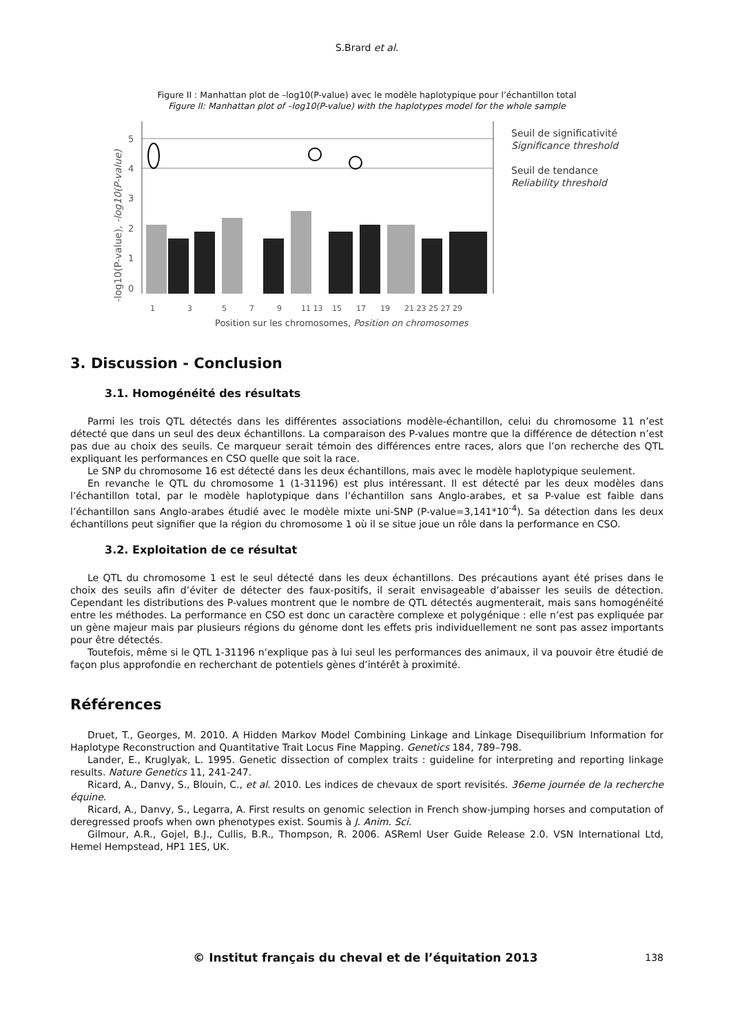S.Brard et al.
Figure II : Manhattan plot de –log10(P-value) avec le modèle haplotypique pour l’échantillon total
Figure II: Manhattan plot of –log10(P-value) with the haplotypes model for the whole sample
-log10(P-value), -log10(P-value)
5
4
3
2
1
0
1
3
5
7
9
11 13
15
17
19
21 23 25 27 29
Position sur les chromosomes, Position on chromosomes
Seuil de significativité
Significance threshold
Seuil de tendance
Reliability threshold
3. Discussion - Conclusion
3.1. Homogénéité des résultats
Parmi les trois QTL détectés dans les différentes associations modèle-échantillon, celui du chromosome 11 n’est détecté que dans un seul des deux échantillons. La comparaison des P-values montre que la différence de détection n’est pas due au choix des seuils. Ce marqueur serait témoin des différences entre races, alors que l’on recherche des QTL expliquant les performances en CSO quelle que soit la race.
Le SNP du chromosome 16 est détecté dans les deux échantillons, mais avec le modèle haplotypique seulement.
En revanche le QTL du chromosome 1 (1-31196) est plus intéressant. Il est détecté par les deux modèles dans l’échantillon total, par le modèle haplotypique dans l’échantillon sans Anglo-arabes, et sa P-value est faible dans l’échantillon sans Anglo-arabes étudié avec le modèle mixte uni-SNP (P-value=3,141*10<sup>-4</sup>). Sa détection dans les deux échantillons peut signifier que la région du chromosome 1 où il se situe joue un rôle dans la performance en CSO.
3.2. Exploitation de ce résultat
Le QTL du chromosome 1 est le seul détecté dans les deux échantillons. Des précautions ayant été prises dans le choix des seuils afin d’éviter de détecter des faux-positifs, il serait envisageable d’abaisser les seuils de détection. Cependant les distributions des P-values montrent que le nombre de QTL détectés augmenterait, mais sans homogénéité entre les méthodes. La performance en CSO est donc un caractère complexe et polygénique : elle n’est pas expliquée par un gène majeur mais par plusieurs régions du génome dont les effets pris individuellement ne sont pas assez importants pour être détectés.
Toutefois, même si le QTL 1-31196 n’explique pas à lui seul les performances des animaux, il va pouvoir être étudié de façon plus approfondie en recherchant de potentiels gènes d’intérêt à proximité.
Références
Druet, T., Georges, M. 2010. A Hidden Markov Model Combining Linkage and Linkage Disequilibrium Information for Haplotype Reconstruction and Quantitative Trait Locus Fine Mapping. Genetics 184, 789–798.
Lander, E., Kruglyak, L. 1995. Genetic dissection of complex traits : guideline for interpreting and reporting linkage results. Nature Genetics 11, 241-247.
Ricard, A., Danvy, S., Blouin, C., et al. 2010. Les indices de chevaux de sport revisités. 36eme journée de la recherche équine.
Ricard, A., Danvy, S., Legarra, A. First results on genomic selection in French show-jumping horses and computation of deregressed proofs when own phenotypes exist. Soumis à J. Anim. Sci.
Gilmour, A.R., Gojel, B.J., Cullis, B.R., Thompson, R. 2006. ASReml User Guide Release 2.0. VSN International Ltd, Hemel Hempstead, HP1 1ES, UK.
© Institut français du cheval et de l’équitation 2013
138